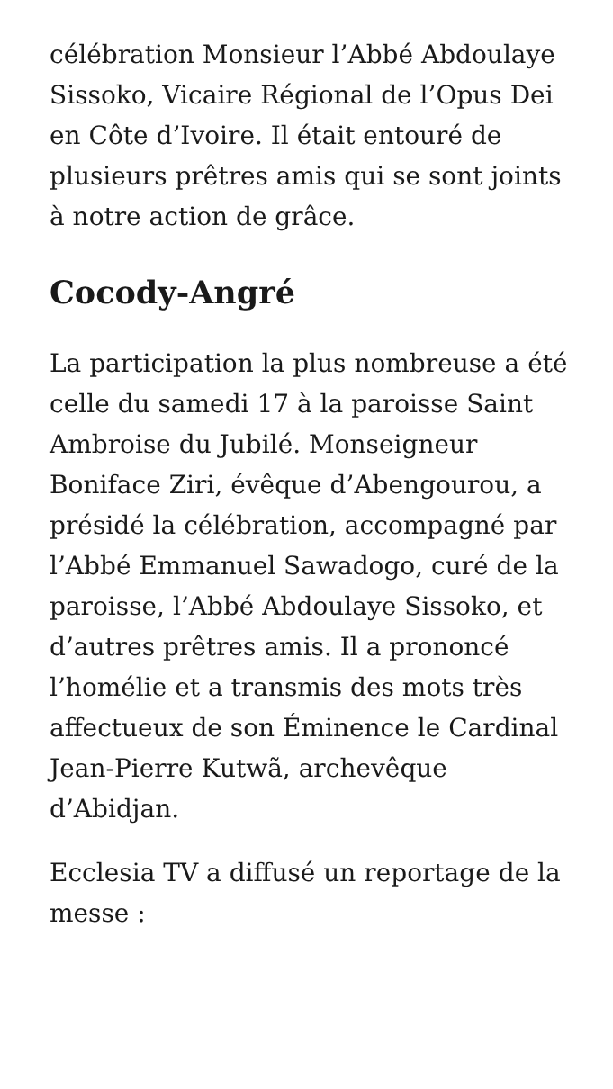célébration Monsieur l’Abbé Abdoulaye Sissoko, Vicaire Régional de l’Opus Dei en Côte d’Ivoire. Il était entouré de plusieurs prêtres amis qui se sont joints à notre action de grâce.
Cocody-Angré
La participation la plus nombreuse a été celle du samedi 17 à la paroisse Saint Ambroise du Jubilé. Monseigneur Boniface Ziri, évêque d’Abengourou, a présidé la célébration, accompagné par l’Abbé Emmanuel Sawadogo, curé de la paroisse, l’Abbé Abdoulaye Sissoko, et d’autres prêtres amis. Il a prononcé l’homélie et a transmis des mots très affectueux de son Éminence le Cardinal Jean-Pierre Kutwã, archevêque d’Abidjan.
Ecclesia TV a diffusé un reportage de la messe :